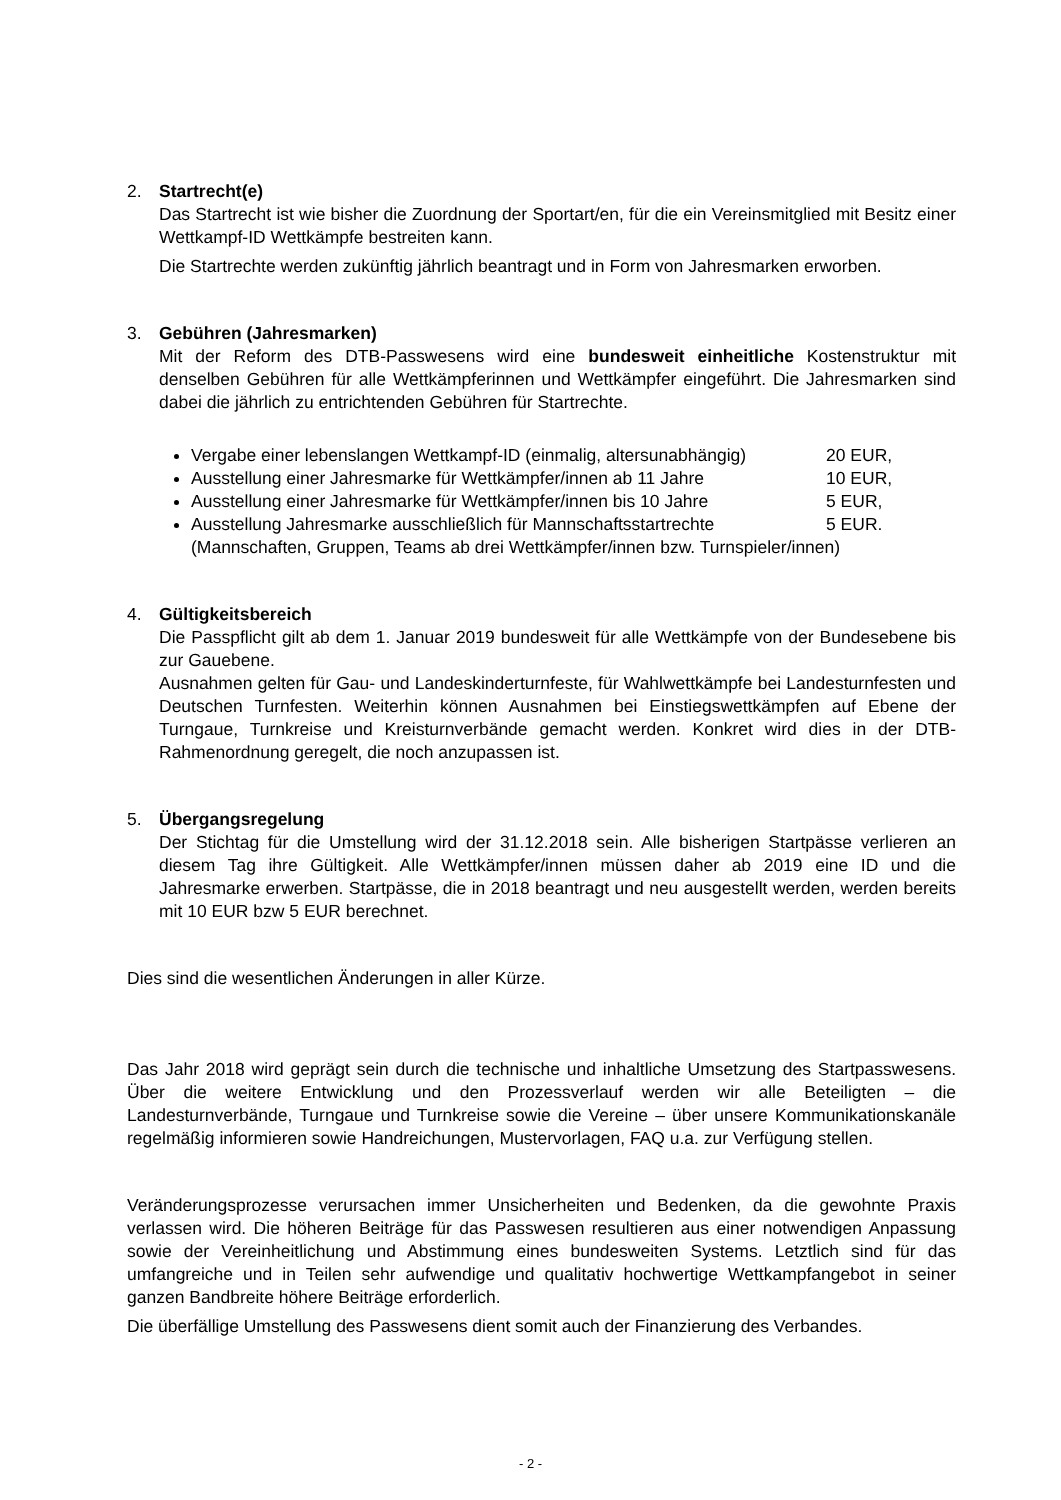2. Startrecht(e)
Das Startrecht ist wie bisher die Zuordnung der Sportart/en, für die ein Vereinsmitglied mit Besitz einer Wettkampf-ID Wettkämpfe bestreiten kann.
Die Startrechte werden zukünftig jährlich beantragt und in Form von Jahresmarken erworben.
3. Gebühren (Jahresmarken)
Mit der Reform des DTB-Passwesens wird eine bundesweit einheitliche Kostenstruktur mit denselben Gebühren für alle Wettkämpferinnen und Wettkämpfer eingeführt. Die Jahresmarken sind dabei die jährlich zu entrichtenden Gebühren für Startrechte.
Vergabe einer lebenslangen Wettkampf-ID (einmalig, altersunabhängig) 20 EUR,
Ausstellung einer Jahresmarke für Wettkämpfer/innen ab 11 Jahre 10 EUR,
Ausstellung einer Jahresmarke für Wettkämpfer/innen bis 10 Jahre 5 EUR,
Ausstellung Jahresmarke ausschließlich für Mannschaftsstartrechte 5 EUR.
(Mannschaften, Gruppen, Teams ab drei Wettkämpfer/innen bzw. Turnspieler/innen)
4. Gültigkeitsbereich
Die Passpflicht gilt ab dem 1. Januar 2019 bundesweit für alle Wettkämpfe von der Bundesebene bis zur Gauebene.
Ausnahmen gelten für Gau- und Landeskinderturnfeste, für Wahlwettkämpfe bei Landesturnfesten und Deutschen Turnfesten. Weiterhin können Ausnahmen bei Einstiegswettkämpfen auf Ebene der Turngaue, Turnkreise und Kreisturnverbände gemacht werden. Konkret wird dies in der DTB-Rahmenordnung geregelt, die noch anzupassen ist.
5. Übergangsregelung
Der Stichtag für die Umstellung wird der 31.12.2018 sein. Alle bisherigen Startpässe verlieren an diesem Tag ihre Gültigkeit. Alle Wettkämpfer/innen müssen daher ab 2019 eine ID und die Jahresmarke erwerben. Startpässe, die in 2018 beantragt und neu ausgestellt werden, werden bereits mit 10 EUR bzw 5 EUR berechnet.
Dies sind die wesentlichen Änderungen in aller Kürze.
Das Jahr 2018 wird geprägt sein durch die technische und inhaltliche Umsetzung des Startpasswesens. Über die weitere Entwicklung und den Prozessverlauf werden wir alle Beteiligten – die Landesturnverbände, Turngaue und Turnkreise sowie die Vereine – über unsere Kommunikationskanäle regelmäßig informieren sowie Handreichungen, Mustervorlagen, FAQ u.a. zur Verfügung stellen.
Veränderungsprozesse verursachen immer Unsicherheiten und Bedenken, da die gewohnte Praxis verlassen wird. Die höheren Beiträge für das Passwesen resultieren aus einer notwendigen Anpassung sowie der Vereinheitlichung und Abstimmung eines bundesweiten Systems. Letztlich sind für das umfangreiche und in Teilen sehr aufwendige und qualitativ hochwertige Wettkampfangebot in seiner ganzen Bandbreite höhere Beiträge erforderlich.
Die überfällige Umstellung des Passwesens dient somit auch der Finanzierung des Verbandes.
- 2 -